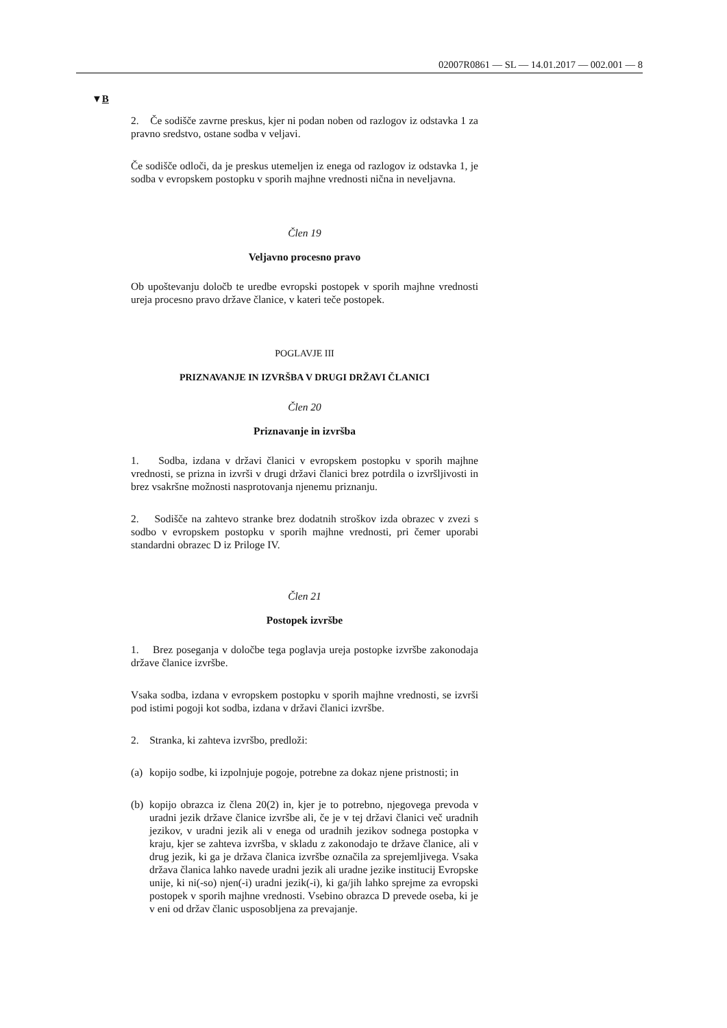02007R0861 — SL — 14.01.2017 — 002.001 — 8
▼B
2. Če sodišče zavrne preskus, kjer ni podan noben od razlogov iz odstavka 1 za pravno sredstvo, ostane sodba v veljavi.
Če sodišče odloči, da je preskus utemeljen iz enega od razlogov iz odstavka 1, je sodba v evropskem postopku v sporih majhne vrednosti nična in neveljavna.
Člen 19
Veljavno procesno pravo
Ob upoštevanju določb te uredbe evropski postopek v sporih majhne vrednosti ureja procesno pravo države članice, v kateri teče postopek.
POGLAVJE III
PRIZNAVANJE IN IZVRŠBA V DRUGI DRŽAVI ČLANICI
Člen 20
Priznavanje in izvršba
1. Sodba, izdana v državi članici v evropskem postopku v sporih majhne vrednosti, se prizna in izvrši v drugi državi članici brez potrdila o izvršljivosti in brez vsakršne možnosti nasprotovanja njenemu priznanju.
2. Sodišče na zahtevo stranke brez dodatnih stroškov izda obrazec v zvezi s sodbo v evropskem postopku v sporih majhne vrednosti, pri čemer uporabi standardni obrazec D iz Priloge IV.
Člen 21
Postopek izvršbe
1. Brez poseganja v določbe tega poglavja ureja postopke izvršbe zakonodaja države članice izvršbe.
Vsaka sodba, izdana v evropskem postopku v sporih majhne vrednosti, se izvrši pod istimi pogoji kot sodba, izdana v državi članici izvršbe.
2. Stranka, ki zahteva izvršbo, predloži:
(a) kopijo sodbe, ki izpolnjuje pogoje, potrebne za dokaz njene pristnosti; in
(b) kopijo obrazca iz člena 20(2) in, kjer je to potrebno, njegovega prevoda v uradni jezik države članice izvršbe ali, če je v tej državi članici več uradnih jezikov, v uradni jezik ali v enega od uradnih jezikov sodnega postopka v kraju, kjer se zahteva izvršba, v skladu z zakonodajo te države članice, ali v drug jezik, ki ga je država članica izvršbe označila za sprejemljivega. Vsaka država članica lahko navede uradni jezik ali uradne jezike institucij Evropske unije, ki ni(-so) njen(-i) uradni jezik(-i), ki ga/jih lahko sprejme za evropski postopek v sporih majhne vrednosti. Vsebino obrazca D prevede oseba, ki je v eni od držav članic usposobljena za prevajanje.